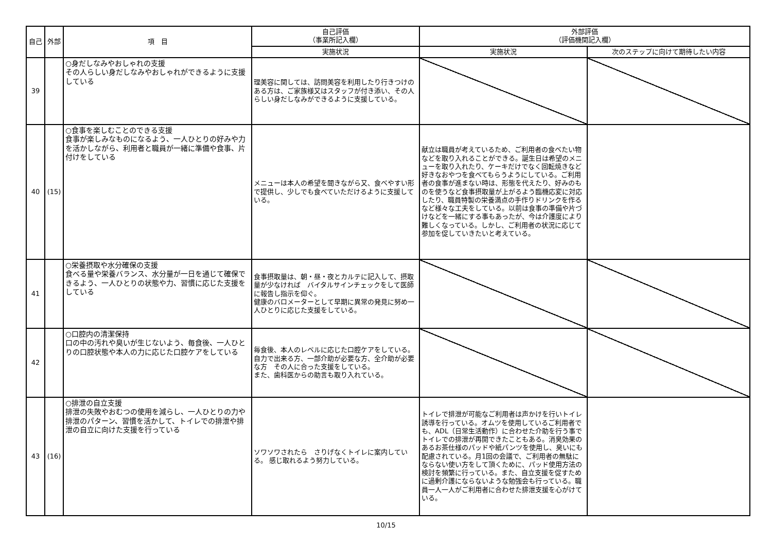| 自己 | 外部 | 項 目 | 自己評価 （事業所記入欄） | 外部評価 （評価機関記入欄） | |
| --- | --- | --- | --- | --- | --- |
| | | | 実施状況 | 実施状況 | 次のステップに向けて期待したい内容 |
| 39 | | ○身だしなみやおしゃれの支援 その人らしい身だしなみやおしゃれができるように支援している | 理美容に関しては、訪問美容を利用したり行きつけのある方は、ご家族様又はスタッフが付き添い、その人らしい身だしなみができるように支援している。 | | |
| 40 | (15) | ○食事を楽しむことのできる支援 食事が楽しみなものになるよう、一人ひとりの好みや力を活かしながら、利用者と職員が一緒に準備や食事、片付けをしている | メニューは本人の希望を聞きながら又、食べやすい形で提供し、少しでも食べていただけるように支援している。 | 献立は職員が考えているため、ご利用者の食べたい物などを取り入れることができる。誕生日は希望のメニューを取り入れたり、ケーキだけでなく回転焼きなど好きなおやつを食べてもらうようにしている。ご利用者の食事が進まない時は、形態を代えたり、好みのものを使うなど食事摂取量が上がるよう臨機応変に対応したり、職員特製の栄養満点の手作りドリンクを作るなど様々な工夫をしている。以前は食事の準備や片づけなどを一緒にする事もあったが、今は介護度により難しくなっている。しかし、ご利用者の状況に応じて参加を促していきたいと考えている。 | |
| 41 | | ○栄養摂取や水分確保の支援 食べる量や栄養バランス、水分量が一日を通じて確保できるよう、一人ひとりの状態や力、習慣に応じた支援をしている | 食事摂取量は、朝・昼・夜とカルテに記入して、摂取量が少なければ バイタルサインチェックをして医師に報告し指示を仰ぐ。 健康のバロメーターとして早期に異常の発見に努め一人ひとりに応じた支援をしている。 | | |
| 42 | | ○口腔内の清潔保持 口の中の汚れや臭いが生じないよう、毎食後、一人ひとりの口腔状態や本人の力に応じた口腔ケアをしている | 毎食後、本人のレベルに応じた口腔ケアをしている。 自力で出来る方、一部介助が必要な方、全介助が必要な方 その人に合った支援をしている。 また、歯科医からの助言も取り入れている。 | | |
| 43 | (16) | ○排泄の自立支援 排泄の失敗やおむつの使用を減らし、一人ひとりの力や排泄のパターン、習慣を活かして、トイレでの排泄や排泄の自立に向けた支援を行っている | ソワソワされたら さりげなくトイレに案内している。 感じ取れるよう努力している。 | トイレで排泄が可能なご利用者は声かけを行いトイレ誘導を行っている。オムツを使用しているご利用者でも、ADL（日常生活動作）に合わせた介助を行う事でトイレでの排泄が再開できたこともある。消臭効果のあるお茶仕様のパッドや紙パンツを使用し、臭いにも配慮されている。月1回の会議で、ご利用者の無駄にならない使い方をして頂くために、パッド使用方法の検討を頻繁に行っている。また、自立支援を促すために過剰介護にならないような勉強会も行っている。職員一人一人がご利用者に合わせた排泄支援を心がけている。 | |
10/15